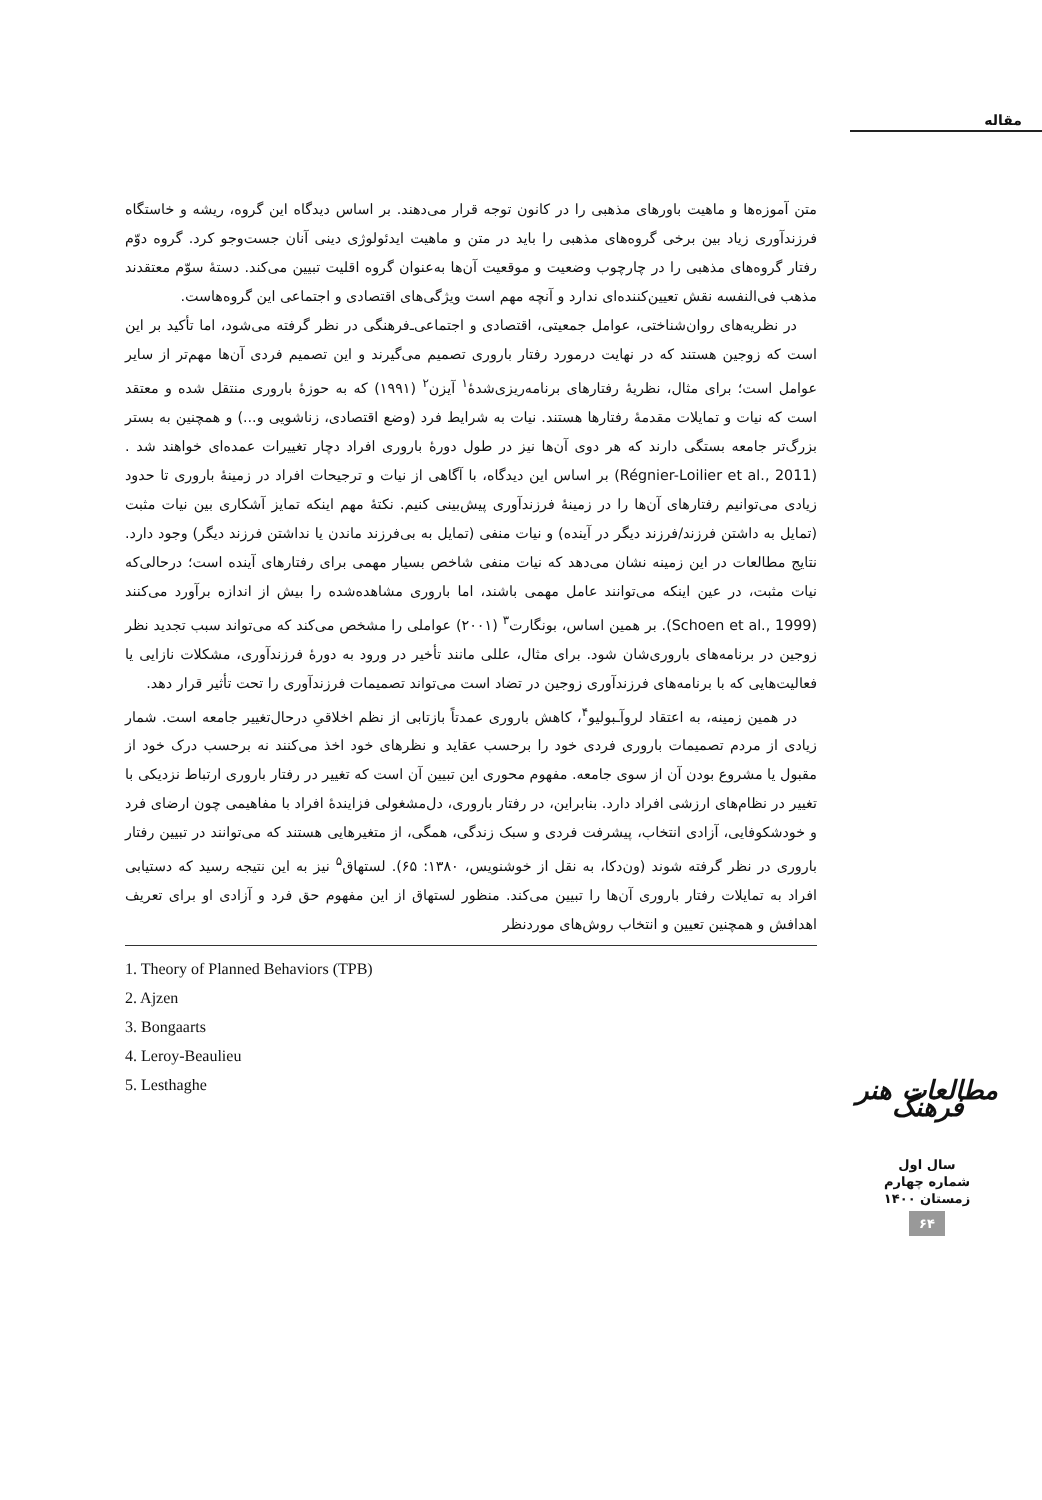مقاله
متن آموزه‌ها و ماهیت باورهای مذهبی را در کانون توجه قرار می‌دهند. بر اساس دیدگاه این گروه، ریشه و خاستگاه فرزندآوری زیاد بین برخی گروه‌های مذهبی را باید در متن و ماهیت ایدئولوژی دینی آنان جست‌وجو کرد. گروه دوّم رفتار گروه‌های مذهبی را در چارچوب وضعیت و موقعیت آن‌ها به‌عنوان گروه اقلیت تبیین می‌کند. دستهٔ سوّم معتقدند مذهب فی‌النفسه نقش تعیین‌کننده‌ای ندارد و آنچه مهم است ویژگی‌های اقتصادی و اجتماعی این گروه‌هاست.
در نظریه‌های روان‌شناختی، عوامل جمعیتی، اقتصادی و اجتماعی‌ـ‌فرهنگی در نظر گرفته می‌شود، اما تأکید بر این است که زوجین هستند که در نهایت درمورد رفتار باروری تصمیم می‌گیرند و این تصمیم فردی آن‌ها مهم‌تر از سایر عوامل است؛ برای مثال، نظریهٔ رفتارهای برنامه‌ریزی‌شدهٔ<sup>۱</sup> آیزن<sup>۲</sup> (۱۹۹۱) که به حوزهٔ باروری منتقل شده و معتقد است که نیات و تمایلات مقدمهٔ رفتارها هستند. نیات به شرایط فرد (وضع اقتصادی، زناشویی و...) و همچنین به بستر بزرگ‌تر جامعه بستگی دارند که هر دوی آن‌ها نیز در طول دورهٔ باروری افراد دچار تغییرات عمده‌ای خواهند شد .(Régnier-Loilier et al., 2011) بر اساس این دیدگاه، با آگاهی از نیات و ترجیحات افراد در زمینهٔ باروری تا حدود زیادی می‌توانیم رفتارهای آن‌ها را در زمینهٔ فرزندآوری پیش‌بینی کنیم. نکتهٔ مهم اینکه تمایز آشکاری بین نیات مثبت (تمایل به داشتن فرزند/فرزند دیگر در آینده) و نیات منفی (تمایل به بی‌فرزند ماندن یا نداشتن فرزند دیگر) وجود دارد. نتایج مطالعات در این زمینه نشان می‌دهد که نیات منفی شاخص بسیار مهمی برای رفتارهای آینده است؛ درحالی‌که نیات مثبت، در عین اینکه می‌توانند عامل مهمی باشند، اما باروری مشاهده‌شده را بیش از اندازه برآورد می‌کنند (Schoen et al., 1999). بر همین اساس، بونگارت<sup>۳</sup> (۲۰۰۱) عواملی را مشخص می‌کند که می‌تواند سبب تجدید نظر زوجین در برنامه‌های باروری‌شان شود. برای مثال، عللی مانند تأخیر در ورود به دورهٔ فرزندآوری، مشکلات نازایی یا فعالیت‌هایی که با برنامه‌های فرزندآوری زوجین در تضاد است می‌تواند تصمیمات فرزندآوری را تحت تأثیر قرار دهد.
در همین زمینه، به اعتقاد لروآ‌ـبولیو<sup>۴</sup>، کاهش باروری عمدتاً بازتابی از نظم اخلاقیِ درحال‌تغییر جامعه است. شمار زیادی از مردم تصمیمات باروری فردی خود را برحسب عقاید و نظرهای خود اخذ می‌کنند نه برحسب درک خود از مقبول یا مشروع بودن آن از سوی جامعه. مفهوم محوری این تبیین آن است که تغییر در رفتار باروری ارتباط نزدیکی با تغییر در نظام‌های ارزشی افراد دارد. بنابراین، در رفتار باروری، دل‌مشغولی فزایندهٔ افراد با مفاهیمی چون ارضای فرد و خودشکوفایی، آزادی انتخاب، پیشرفت فردی و سبک زندگی، همگی، از متغیرهایی هستند که می‌توانند در تبیین رفتار باروری در نظر گرفته شوند (ون‌دکا، به نقل از خوشنویس، ۱۳۸۰: ۶۵). لستهاق<sup>۵</sup> نیز به این نتیجه رسید که دستیابی افراد به تمایلات رفتار باروری آن‌ها را تبیین می‌کند. منظور لستهاق از این مفهوم حق فرد و آزادی او برای تعریف اهدافش و همچنین تعیین و انتخاب روش‌های موردنظر
1. Theory of Planned Behaviors (TPB)
2. Ajzen
3. Bongaarts
4. Leroy-Beaulieu
5. Lesthaghe
مطالعات هنر فرهنگ
سال اول
شماره چهارم
زمستان ۱۴۰۰
۶۴